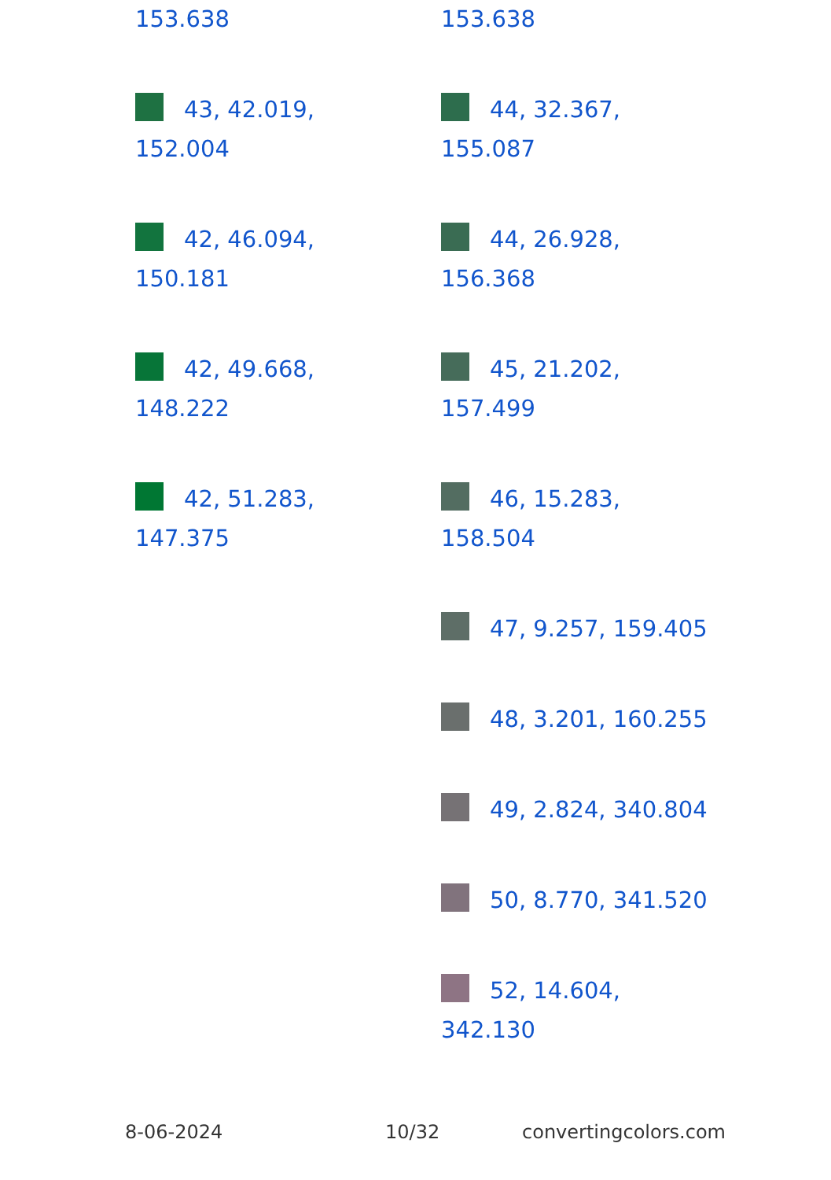153.638
43, 42.019, 152.004
42, 46.094, 150.181
42, 49.668, 148.222
42, 51.283, 147.375
153.638
44, 32.367, 155.087
44, 26.928, 156.368
45, 21.202, 157.499
46, 15.283, 158.504
47, 9.257, 159.405
48, 3.201, 160.255
49, 2.824, 340.804
50, 8.770, 341.520
52, 14.604, 342.130
8-06-2024 10/32 convertingcolors.com